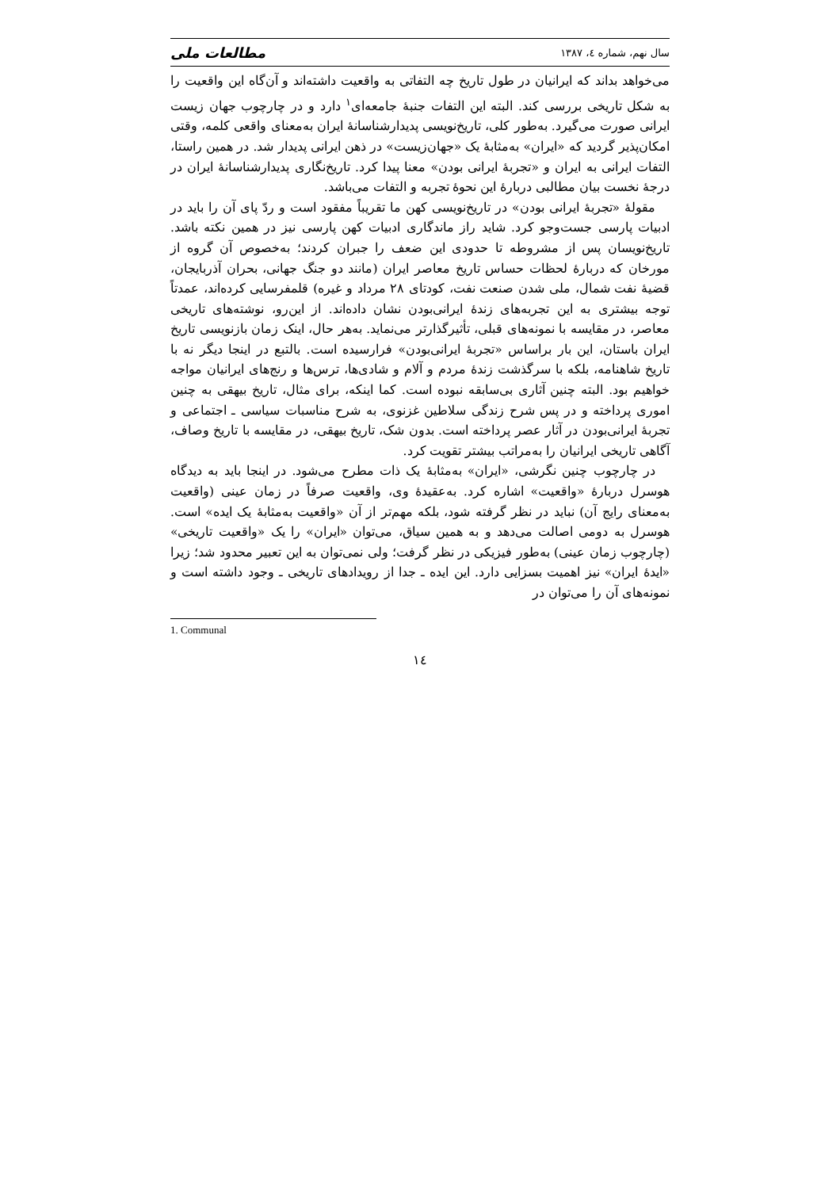سال نهم، شماره ٤، ١٣٨٧ مطالعات ملی
می‌خواهد بداند که ایرانیان در طول تاریخ چه التفاتی به واقعیت داشته‌اند و آن‌گاه این واقعیت را به شکل تاریخی بررسی کند. البته این التفات جنبهٔ جامعه‌ای<sup>۱</sup> دارد و در چارچوب جهان زیست ایرانی صورت می‌گیرد. به‌طور کلی، تاریخ‌نویسی پدیدارشناسانهٔ ایران به‌معنای واقعی کلمه، وقتی امکان‌پذیر گردید که «ایران» به‌مثابهٔ یک «جهان‌زیست» در ذهن ایرانی پدیدار شد. در همین راستا، التفات ایرانی به ایران و «تجربهٔ ایرانی بودن» معنا پیدا کرد. تاریخ‌نگاری پدیدارشناسانهٔ ایران در درجهٔ نخست بیان مطالبی دربارهٔ این نحوهٔ تجربه و التفات می‌باشد.
مقولهٔ «تجربهٔ ایرانی بودن» در تاریخ‌نویسی کهن ما تقریباً مفقود است و ردّ پای آن را باید در ادبیات پارسی جست‌وجو کرد. شاید راز ماندگاری ادبیات کهن پارسی نیز در همین نکته باشد. تاریخ‌نویسان پس از مشروطه تا حدودی این ضعف را جبران کردند؛ به‌خصوص آن گروه از مورخان که دربارهٔ لحظات حساس تاریخ معاصر ایران (مانند دو جنگ جهانی، بحران آذربایجان، قضیهٔ نفت شمال، ملی شدن صنعت نفت، کودتای ٢٨ مرداد و غیره) قلمفرسایی کرده‌اند، عمدتاً توجه بیشتری به این تجربه‌های زندهٔ ایرانی‌بودن نشان داده‌اند. از این‌رو، نوشته‌های تاریخی معاصر، در مقایسه با نمونه‌های قبلی، تأثیرگذارتر می‌نماید. به‌هر حال، اینک زمان بازنویسی تاریخ ایران باستان، این بار براساس «تجربهٔ ایرانی‌بودن» فرارسیده است. بالتبع در اینجا دیگر نه با تاریخ شاهنامه، بلکه با سرگذشت زندهٔ مردم و آلام و شادی‌ها، ترس‌ها و رنج‌های ایرانیان مواجه خواهیم بود. البته چنین آثاری بی‌سابقه نبوده است. کما اینکه، برای مثال، تاریخ بیهقی به چنین اموری پرداخته و در پس شرح زندگی سلاطین غزنوی، به شرح مناسبات سیاسی ـ اجتماعی و تجربهٔ ایرانی‌بودن در آثار عصر پرداخته است. بدون شک، تاریخ بیهقی، در مقایسه با تاریخ وصاف، آگاهی تاریخی ایرانیان را به‌مراتب بیشتر تقویت کرد.
در چارچوب چنین نگرشی، «ایران» به‌مثابهٔ یک ذات مطرح می‌شود. در اینجا باید به دیدگاه هوسرل دربارهٔ «واقعیت» اشاره کرد. به‌عقیدهٔ وی، واقعیت صرفاً در زمان عینی (واقعیت به‌معنای رایج آن) نباید در نظر گرفته شود، بلکه مهم‌تر از آن «واقعیت به‌مثابهٔ یک ایده» است. هوسرل به دومی اصالت می‌دهد و به همین سیاق، می‌توان «ایران» را یک «واقعیت تاریخی» (چارچوب زمان عینی) به‌طور فیزیکی در نظر گرفت؛ ولی نمی‌توان به این تعبیر محدود شد؛ زیرا «ایدهٔ ایران» نیز اهمیت بسزایی دارد. این ایده ـ جدا از رویدادهای تاریخی ـ وجود داشته است و نمونه‌های آن را می‌توان در
1. Communal
١٤